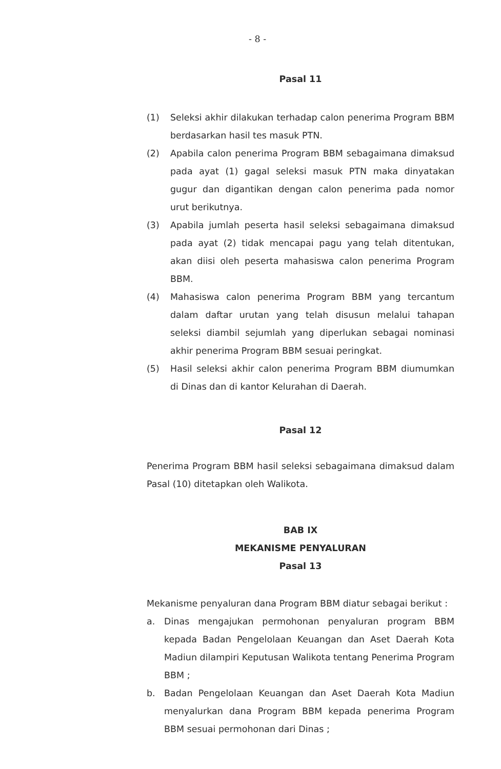- 8 -
Pasal 11
(1) Seleksi akhir dilakukan terhadap calon penerima Program BBM berdasarkan hasil tes masuk PTN.
(2) Apabila calon penerima Program BBM sebagaimana dimaksud pada ayat (1) gagal seleksi masuk PTN maka dinyatakan gugur dan digantikan dengan calon penerima pada nomor urut berikutnya.
(3) Apabila jumlah peserta hasil seleksi sebagaimana dimaksud pada ayat (2) tidak mencapai pagu yang telah ditentukan, akan diisi oleh peserta mahasiswa calon penerima Program BBM.
(4) Mahasiswa calon penerima Program BBM yang tercantum dalam daftar urutan yang telah disusun melalui tahapan seleksi diambil sejumlah yang diperlukan sebagai nominasi akhir penerima Program BBM sesuai peringkat.
(5) Hasil seleksi akhir calon penerima Program BBM diumumkan di Dinas dan di kantor Kelurahan di Daerah.
Pasal 12
Penerima Program BBM hasil seleksi sebagaimana dimaksud dalam Pasal (10) ditetapkan oleh Walikota.
BAB IX
MEKANISME PENYALURAN
Pasal 13
Mekanisme penyaluran dana Program BBM diatur sebagai berikut :
a. Dinas mengajukan permohonan penyaluran program BBM kepada Badan Pengelolaan Keuangan dan Aset Daerah Kota Madiun dilampiri Keputusan Walikota tentang Penerima Program BBM ;
b. Badan Pengelolaan Keuangan dan Aset Daerah Kota Madiun menyalurkan dana Program BBM kepada penerima Program BBM sesuai permohonan dari Dinas ;